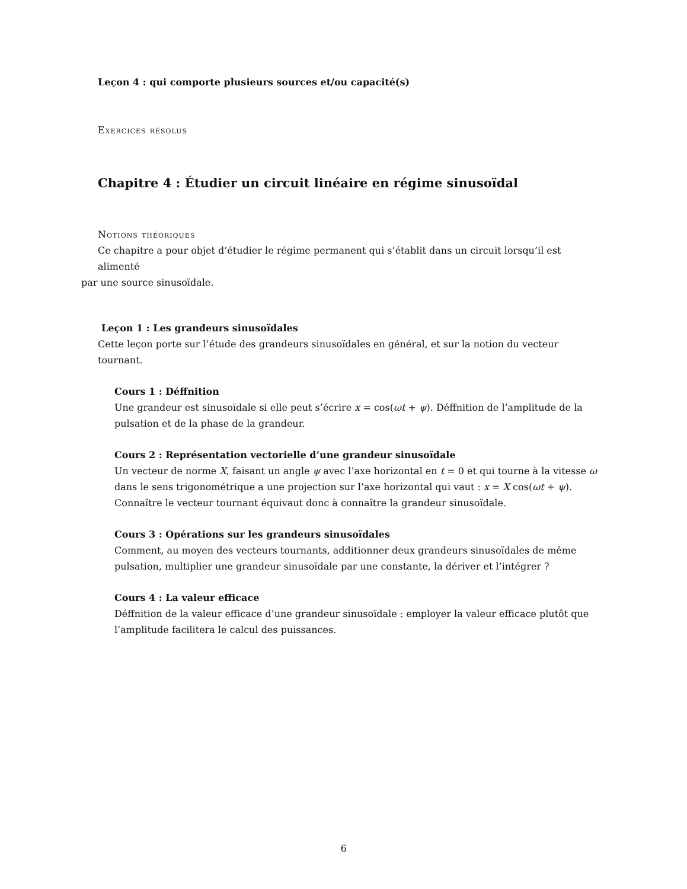Leçon 4 : qui comporte plusieurs sources et/ou capacité(s)
Exercices résolus
Chapitre 4 : Étudier un circuit linéaire en régime sinusoïdal
Notions théoriques
Ce chapitre a pour objet d’étudier le régime permanent qui s’établit dans un circuit lorsqu’il est alimenté
par une source sinusoïdale.
Leçon 1 : Les grandeurs sinusoïdales
Cette leçon porte sur l’étude des grandeurs sinusoïdales en général, et sur la notion du vecteur tournant.
Cours 1 : Déffnition
Une grandeur est sinusoïdale si elle peut s’écrire x = cos(ωt + ψ). Déffnition de l’amplitude de la pulsation et de la phase de la grandeur.
Cours 2 : Représentation vectorielle d’une grandeur sinusoïdale
Un vecteur de norme X, faisant un angle ψ avec l’axe horizontal en t = 0 et qui tourne à la vitesse ω dans le sens trigonométrique a une projection sur l’axe horizontal qui vaut : x = X cos(ωt + ψ). Connaître le vecteur tournant équivaut donc à connaître la grandeur sinusoïdale.
Cours 3 : Opérations sur les grandeurs sinusoïdales
Comment, au moyen des vecteurs tournants, additionner deux grandeurs sinusoïdales de même pulsation, multiplier une grandeur sinusoïdale par une constante, la dériver et l’intégrer ?
Cours 4 : La valeur efficace
Déffnition de la valeur efficace d’une grandeur sinusoïdale : employer la valeur efficace plutôt que l’amplitude facilitera le calcul des puissances.
6